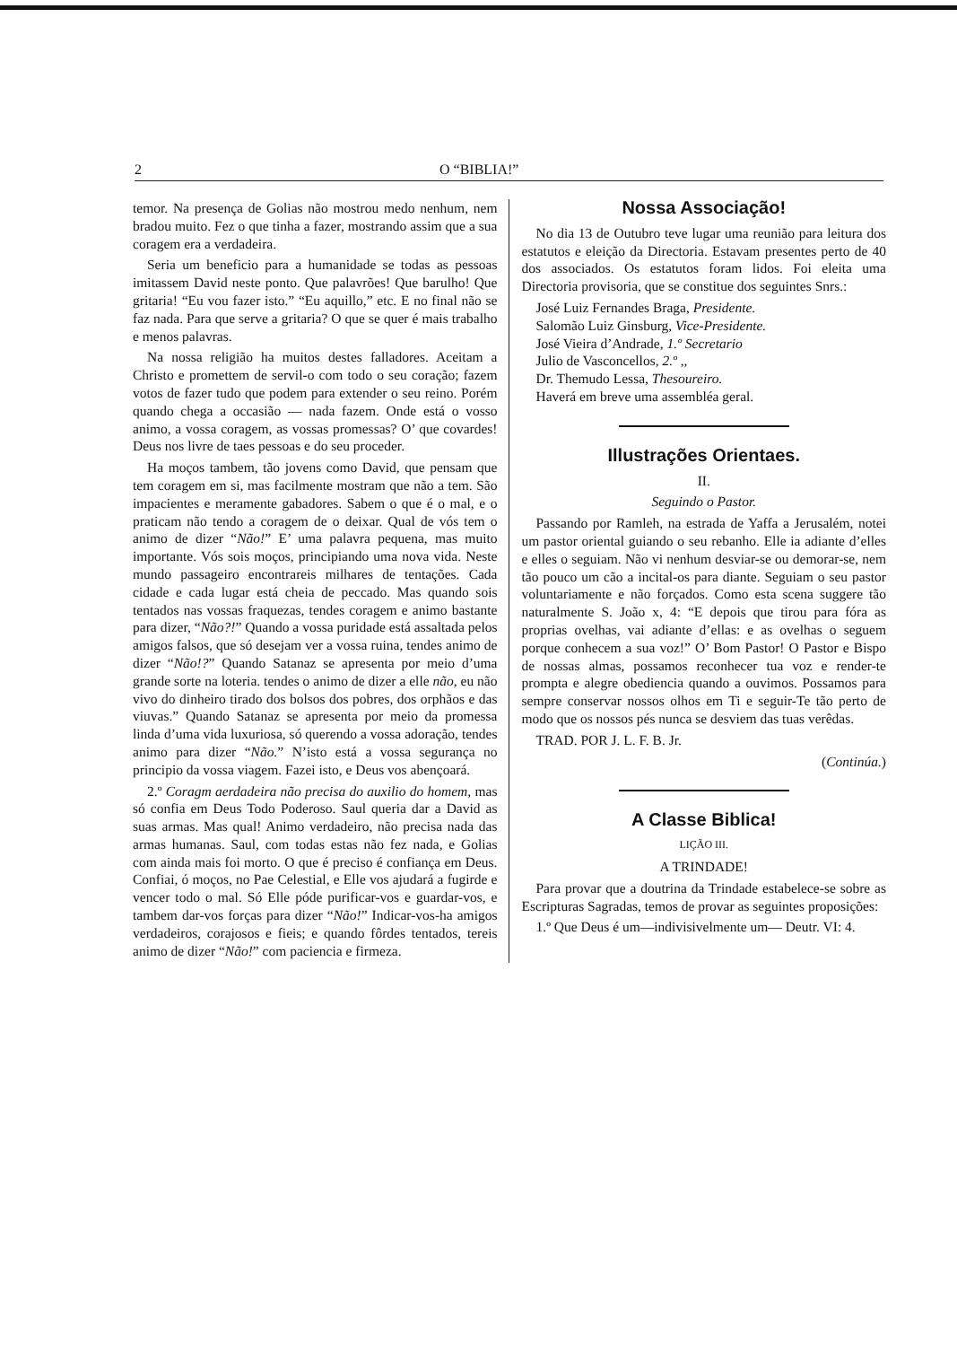2 O “BIBLIA!”
temor. Na presença de Golias não mostrou medo nenhum, nem bradou muito. Fez o que tinha a fazer, mostrando assim que a sua coragem era a verdadeira.
Seria um beneficio para a humanidade se todas as pessoas imitassem David neste ponto. Que palavrões! Que barulho! Que gritaria! “Eu vou fazer isto.” “Eu aquillo,” etc. E no final não se faz nada. Para que serve a gritaria? O que se quer é mais trabalho e menos palavras.
Na nossa religião ha muitos destes falladores. Aceitam a Christo e promettem de servil-o com todo o seu coração; fazem votos de fazer tudo que podem para extender o seu reino. Porém quando chega a occasião — nada fazem. Onde está o vosso animo, a vossa coragem, as vossas promessas? O’ que covardes! Deus nos livre de taes pessoas e do seu proceder.
Ha moços tambem, tão jovens como David, que pensam que tem coragem em si, mas facilmente mostram que não a tem. São impacientes e meramente gabadores. Sabem o que é o mal, e o praticam não tendo a coragem de o deixar. Qual de vós tem o animo de dizer “Não!” E’ uma palavra pequena, mas muito importante. Vós sois moços, principiando uma nova vida. Neste mundo passageiro encontrareis milhares de tentações. Cada cidade e cada lugar está cheia de peccado. Mas quando sois tentados nas vossas fraquezas, tendes coragem e animo bastante para dizer, “Não?!” Quando a vossa puridade está assaltada pelos amigos falsos, que só desejam ver a vossa ruina, tendes animo de dizer “Não!?” Quando Satanaz se apresenta por meio d’uma grande sorte na loteria. tendes o animo de dizer a elle não, eu não vivo do dinheiro tirado dos bolsos dos pobres, dos orphãos e das viuvas.” Quando Satanaz se apresenta por meio da promessa linda d’uma vida luxuriosa, só querendo a vossa adoração, tendes animo para dizer “Não.” N’isto está a vossa segurança no principio da vossa viagem. Fazei isto, e Deus vos abençoará.
2.º Coragm aerdadeira não precisa do auxilio do homem, mas só confia em Deus Todo Poderoso. Saul queria dar a David as suas armas. Mas qual! Animo verdadeiro, não precisa nada das armas humanas. Saul, com todas estas não fez nada, e Golias com ainda mais foi morto. O que é preciso é confiança em Deus. Confiai, ó moços, no Pae Celestial, e Elle vos ajudará a fugirde e vencer todo o mal. Só Elle póde purificar-vos e guardar-vos, e tambem dar-vos forças para dizer “Não!” Indicar-vos-ha amigos verdadeiros, corajosos e fieis; e quando fôrdes tentados, tereis animo de dizer “Não!” com paciencia e firmeza.
Nossa Associação!
No dia 13 de Outubro teve lugar uma reunião para leitura dos estatutos e eleição da Directoria. Estavam presentes perto de 40 dos associados. Os estatutos foram lidos. Foi eleita uma Directoria provisoria, que se constitue dos seguintes Snrs.:
José Luiz Fernandes Braga, Presidente.
Salomão Luiz Ginsburg, Vice-Presidente.
José Vieira d’Andrade, 1.º Secretario
Julio de Vasconcellos, 2.º ,,
Dr. Themudo Lessa, Thesoureiro.
Haverá em breve uma assembléa geral.
Illustrações Orientaes.
II.
Seguindo o Pastor.
Passando por Ramleh, na estrada de Yaffa a Jerusalém, notei um pastor oriental guiando o seu rebanho. Elle ia adiante d’elles e elles o seguiam. Não vi nenhum desviar-se ou demorar-se, nem tão pouco um cão a incital-os para diante. Seguiam o seu pastor voluntariamente e não forçados. Como esta scena suggere tão naturalmente S. João x, 4: “E depois que tirou para fóra as proprias ovelhas, vai adiante d’ellas: e as ovelhas o seguem porque conhecem a sua voz!” O’ Bom Pastor! O Pastor e Bispo de nossas almas, possamos reconhecer tua voz e render-te prompta e alegre obediencia quando a ouvimos. Possamos para sempre conservar nossos olhos em Ti e seguir-Te tão perto de modo que os nossos pés nunca se desviem das tuas verêdas.
TRAD. POR J. L. F. B. Jr.
(Continúa.)
A Classe Biblica!
LIÇÃO III.
A TRINDADE!
Para provar que a doutrina da Trindade estabelece-se sobre as Escripturas Sagradas, temos de provar as seguintes proposições:
1.º Que Deus é um—indivisivelmente um— Deutr. VI: 4.